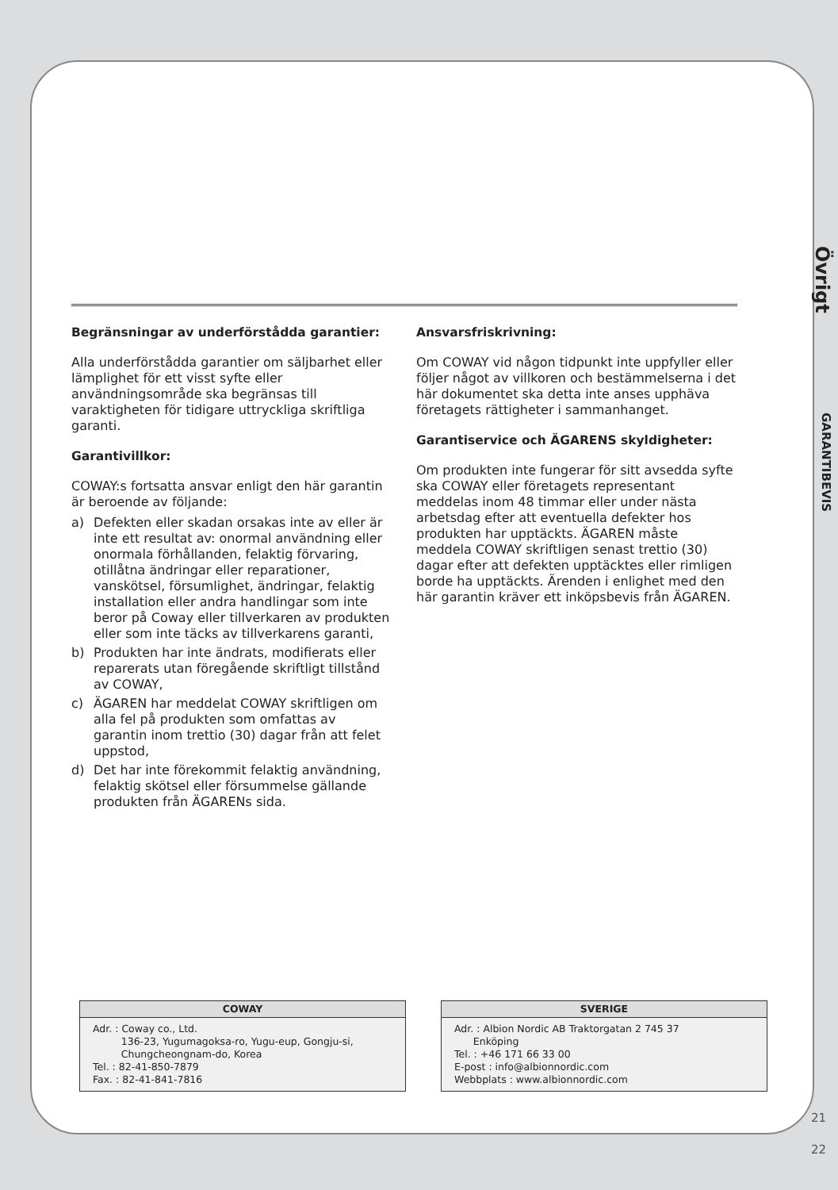Övrigt
GARANTIBEVIS
Begränsningar av underförstådda garantier:
Alla underförstådda garantier om säljbarhet eller lämplighet för ett visst syfte eller användningsområde ska begränsas till varaktigheten för tidigare uttryckliga skriftliga garanti.
Garantivillkor:
COWAY:s fortsatta ansvar enligt den här garantin är beroende av följande:
a) Defekten eller skadan orsakas inte av eller är inte ett resultat av: onormal användning eller onormala förhållanden, felaktig förvaring, otillåtna ändringar eller reparationer, vanskötsel, försumlighet, ändringar, felaktig installation eller andra handlingar som inte beror på Coway eller tillverkaren av produkten eller som inte täcks av tillverkarens garanti,
b) Produkten har inte ändrats, modifierats eller reparerats utan föregående skriftligt tillstånd av COWAY,
c) ÄGAREN har meddelat COWAY skriftligen om alla fel på produkten som omfattas av garantin inom trettio (30) dagar från att felet uppstod,
d) Det har inte förekommit felaktig användning, felaktig skötsel eller försummelse gällande produkten från ÄGARENs sida.
Ansvarsfriskrivning:
Om COWAY vid någon tidpunkt inte uppfyller eller följer något av villkoren och bestämmelserna i det här dokumentet ska detta inte anses upphäva företagets rättigheter i sammanhanget.
Garantiservice och ÄGARENS skyldigheter:
Om produkten inte fungerar för sitt avsedda syfte ska COWAY eller företagets representant meddelas inom 48 timmar eller under nästa arbetsdag efter att eventuella defekter hos produkten har upptäckts. ÄGAREN måste meddela COWAY skriftligen senast trettio (30) dagar efter att defekten upptäcktes eller rimligen borde ha upptäckts. Ärenden i enlighet med den här garantin kräver ett inköpsbevis från ÄGAREN.
COWAY
Adr. : Coway co., Ltd.
136-23, Yugumagoksa-ro, Yugu-eup, Gongju-si,
Chungcheongnam-do, Korea
Tel. : 82-41-850-7879
Fax. : 82-41-841-7816
SVERIGE
Adr. : Albion Nordic AB Traktorgatan 2 745 37
Enköping
Tel. : +46 171 66 33 00
E-post : info@albionnordic.com
Webbplats : www.albionnordic.com
21
22